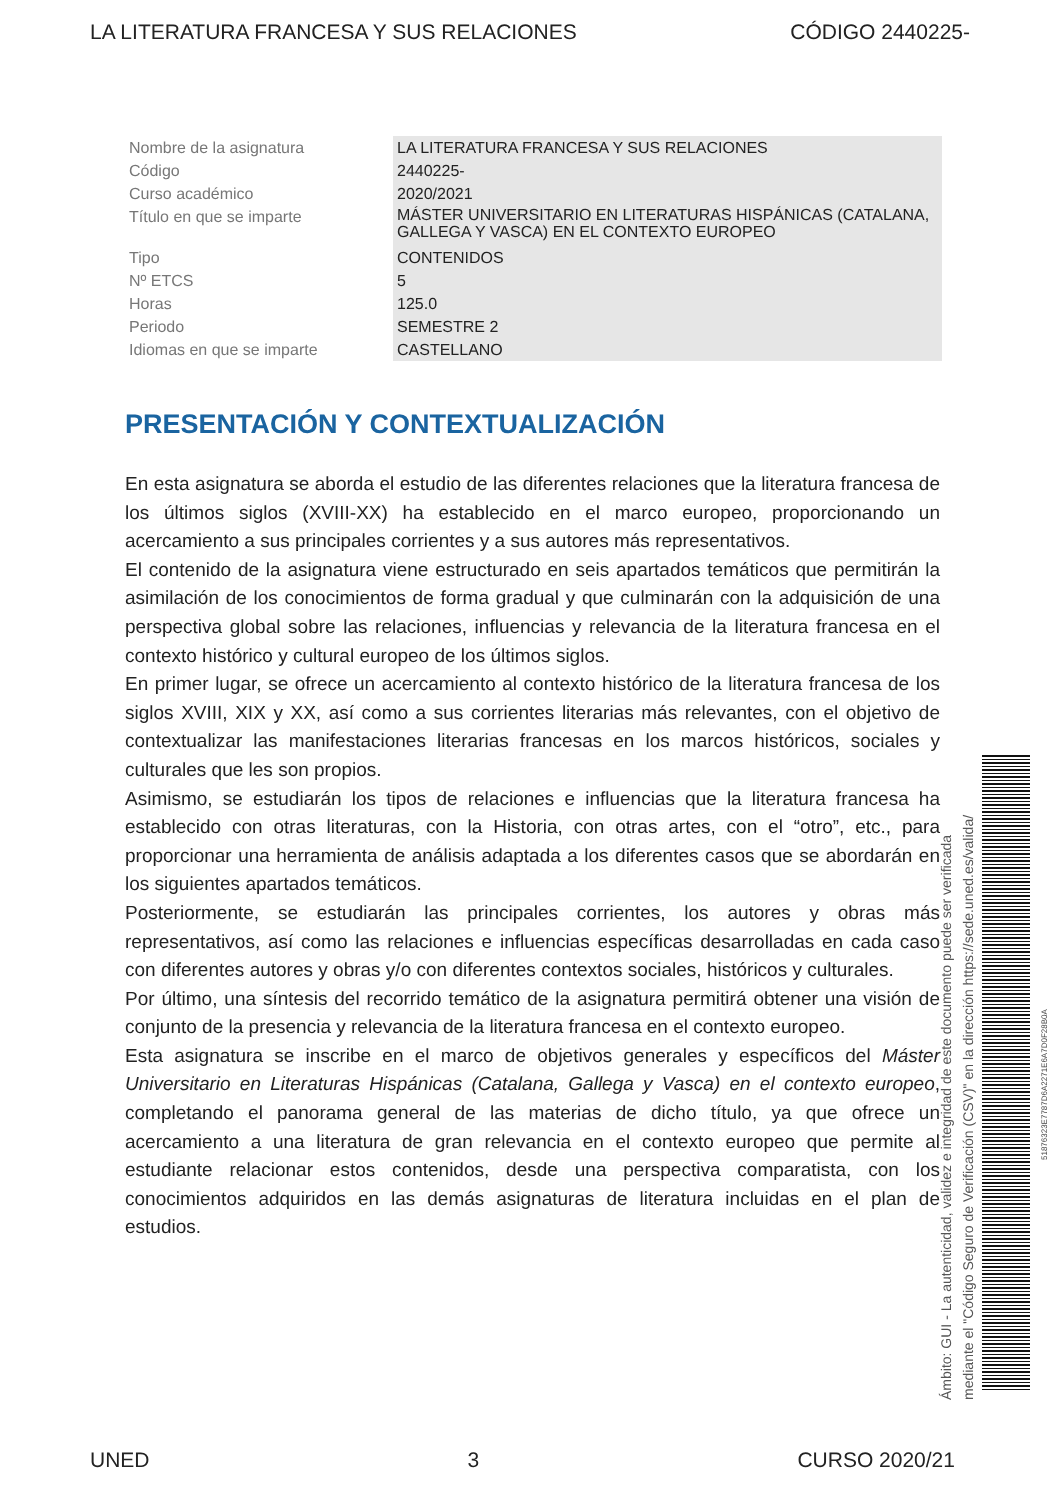LA LITERATURA FRANCESA Y SUS RELACIONES CÓDIGO 2440225-
| Nombre de la asignatura | LA LITERATURA FRANCESA Y SUS RELACIONES |
| Código | 2440225- |
| Curso académico | 2020/2021 |
| Título en que se imparte | MÁSTER UNIVERSITARIO EN LITERATURAS HISPÁNICAS (CATALANA, GALLEGA Y VASCA) EN EL CONTEXTO EUROPEO |
| Tipo | CONTENIDOS |
| Nº ETCS | 5 |
| Horas | 125.0 |
| Periodo | SEMESTRE 2 |
| Idiomas en que se imparte | CASTELLANO |
PRESENTACIÓN Y CONTEXTUALIZACIÓN
En esta asignatura se aborda el estudio de las diferentes relaciones que la literatura francesa de los últimos siglos (XVIII-XX) ha establecido en el marco europeo, proporcionando un acercamiento a sus principales corrientes y a sus autores más representativos.
El contenido de la asignatura viene estructurado en seis apartados temáticos que permitirán la asimilación de los conocimientos de forma gradual y que culminarán con la adquisición de una perspectiva global sobre las relaciones, influencias y relevancia de la literatura francesa en el contexto histórico y cultural europeo de los últimos siglos.
En primer lugar, se ofrece un acercamiento al contexto histórico de la literatura francesa de los siglos XVIII, XIX y XX, así como a sus corrientes literarias más relevantes, con el objetivo de contextualizar las manifestaciones literarias francesas en los marcos históricos, sociales y culturales que les son propios.
Asimismo, se estudiarán los tipos de relaciones e influencias que la literatura francesa ha establecido con otras literaturas, con la Historia, con otras artes, con el “otro”, etc., para proporcionar una herramienta de análisis adaptada a los diferentes casos que se abordarán en los siguientes apartados temáticos.
Posteriormente, se estudiarán las principales corrientes, los autores y obras más representativos, así como las relaciones e influencias específicas desarrolladas en cada caso con diferentes autores y obras y/o con diferentes contextos sociales, históricos y culturales.
Por último, una síntesis del recorrido temático de la asignatura permitirá obtener una visión de conjunto de la presencia y relevancia de la literatura francesa en el contexto europeo.
Esta asignatura se inscribe en el marco de objetivos generales y específicos del Máster Universitario en Literaturas Hispánicas (Catalana, Gallega y Vasca) en el contexto europeo, completando el panorama general de las materias de dicho título, ya que ofrece un acercamiento a una literatura de gran relevancia en el contexto europeo que permite al estudiante relacionar estos contenidos, desde una perspectiva comparatista, con los conocimientos adquiridos en las demás asignaturas de literatura incluidas en el plan de estudios.
Ámbito: GUI - La autenticidad, validez e integridad de este documento puede ser verificada
mediante el "Código Seguro de Verificación (CSV)" en la dirección https://sede.uned.es/valida/
51876323E7787D6A2271E6A7D0F28B0A
UNED 3 CURSO 2020/21